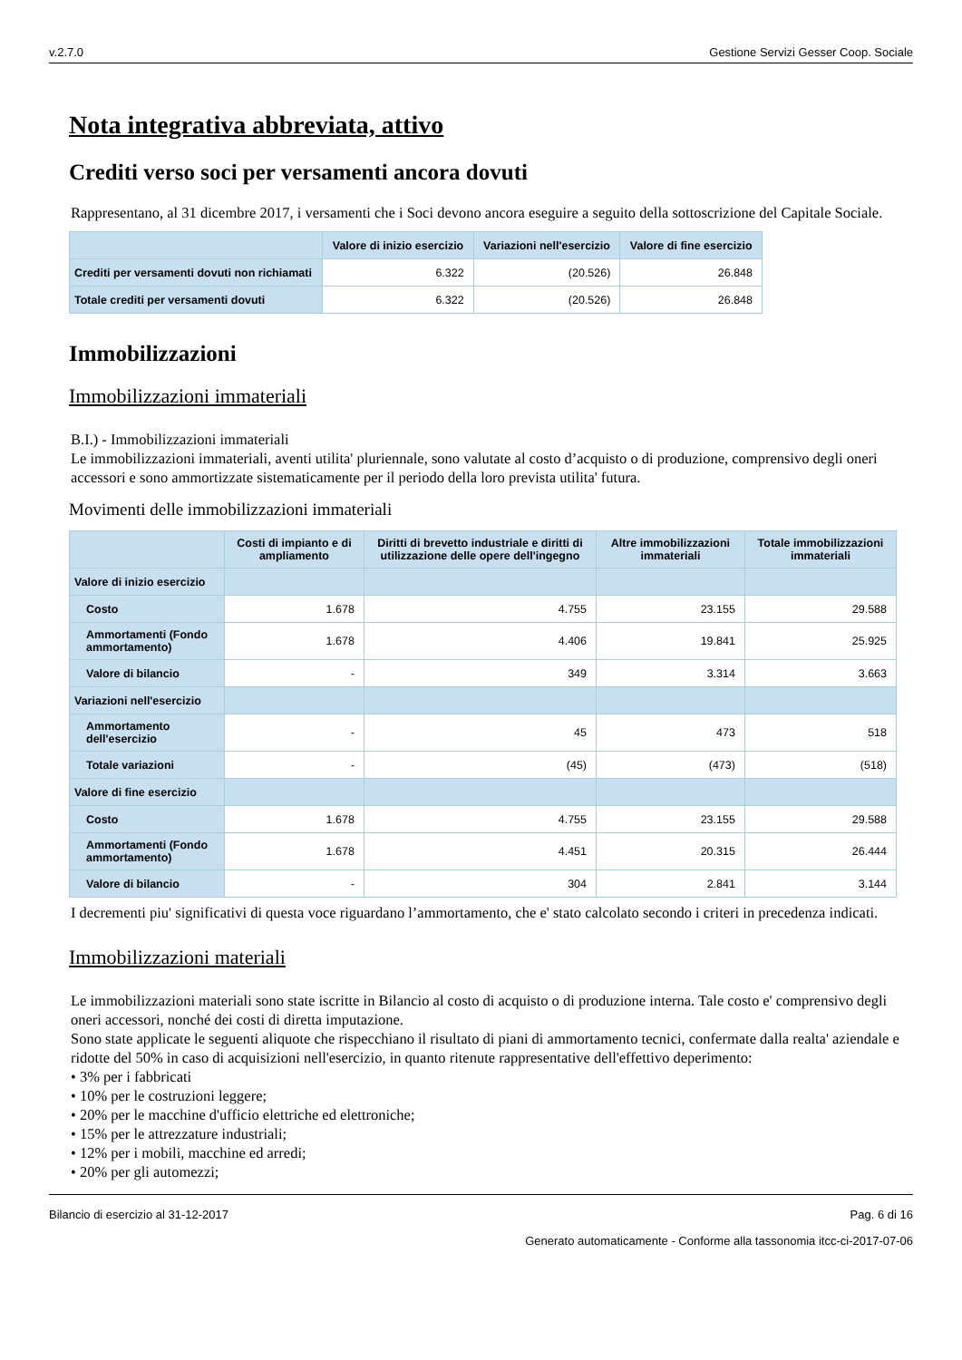v.2.7.0 Gestione Servizi Gesser Coop. Sociale
Nota integrativa abbreviata, attivo
Crediti verso soci per versamenti ancora dovuti
Rappresentano, al 31 dicembre 2017, i versamenti che i Soci devono ancora eseguire a seguito della sottoscrizione del Capitale Sociale.
| | Valore di inizio esercizio | Variazioni nell'esercizio | Valore di fine esercizio |
| --- | --- | --- | --- |
| Crediti per versamenti dovuti non richiamati | 6.322 | (20.526) | 26.848 |
| Totale crediti per versamenti dovuti | 6.322 | (20.526) | 26.848 |
Immobilizzazioni
Immobilizzazioni immateriali
B.I.) - Immobilizzazioni immateriali
Le immobilizzazioni immateriali, aventi utilita' pluriennale, sono valutate al costo d’acquisto o di produzione, comprensivo degli oneri accessori e sono ammortizzate sistematicamente per il periodo della loro prevista utilita' futura.
Movimenti delle immobilizzazioni immateriali
| | Costi di impianto e di ampliamento | Diritti di brevetto industriale e diritti di utilizzazione delle opere dell'ingegno | Altre immobilizzazioni immateriali | Totale immobilizzazioni immateriali |
| --- | --- | --- | --- | --- |
| Valore di inizio esercizio | | | | |
| Costo | 1.678 | 4.755 | 23.155 | 29.588 |
| Ammortamenti (Fondo ammortamento) | 1.678 | 4.406 | 19.841 | 25.925 |
| Valore di bilancio | - | 349 | 3.314 | 3.663 |
| Variazioni nell'esercizio | | | | |
| Ammortamento dell'esercizio | - | 45 | 473 | 518 |
| Totale variazioni | - | (45) | (473) | (518) |
| Valore di fine esercizio | | | | |
| Costo | 1.678 | 4.755 | 23.155 | 29.588 |
| Ammortamenti (Fondo ammortamento) | 1.678 | 4.451 | 20.315 | 26.444 |
| Valore di bilancio | - | 304 | 2.841 | 3.144 |
I decrementi piu' significativi di questa voce riguardano l’ammortamento, che e' stato calcolato secondo i criteri in precedenza indicati.
Immobilizzazioni materiali
Le immobilizzazioni materiali sono state iscritte in Bilancio al costo di acquisto o di produzione interna. Tale costo e' comprensivo degli oneri accessori, nonché dei costi di diretta imputazione.
Sono state applicate le seguenti aliquote che rispecchiano il risultato di piani di ammortamento tecnici, confermate dalla realta' aziendale e ridotte del 50% in caso di acquisizioni nell'esercizio, in quanto ritenute rappresentative dell'effettivo deperimento:
• 3% per i fabbricati
• 10% per le costruzioni leggere;
• 20% per le macchine d'ufficio elettriche ed elettroniche;
• 15% per le attrezzature industriali;
• 12% per i mobili, macchine ed arredi;
• 20% per gli automezzi;
Bilancio di esercizio al 31-12-2017 Pag. 6 di 16
Generato automaticamente - Conforme alla tassonomia itcc-ci-2017-07-06